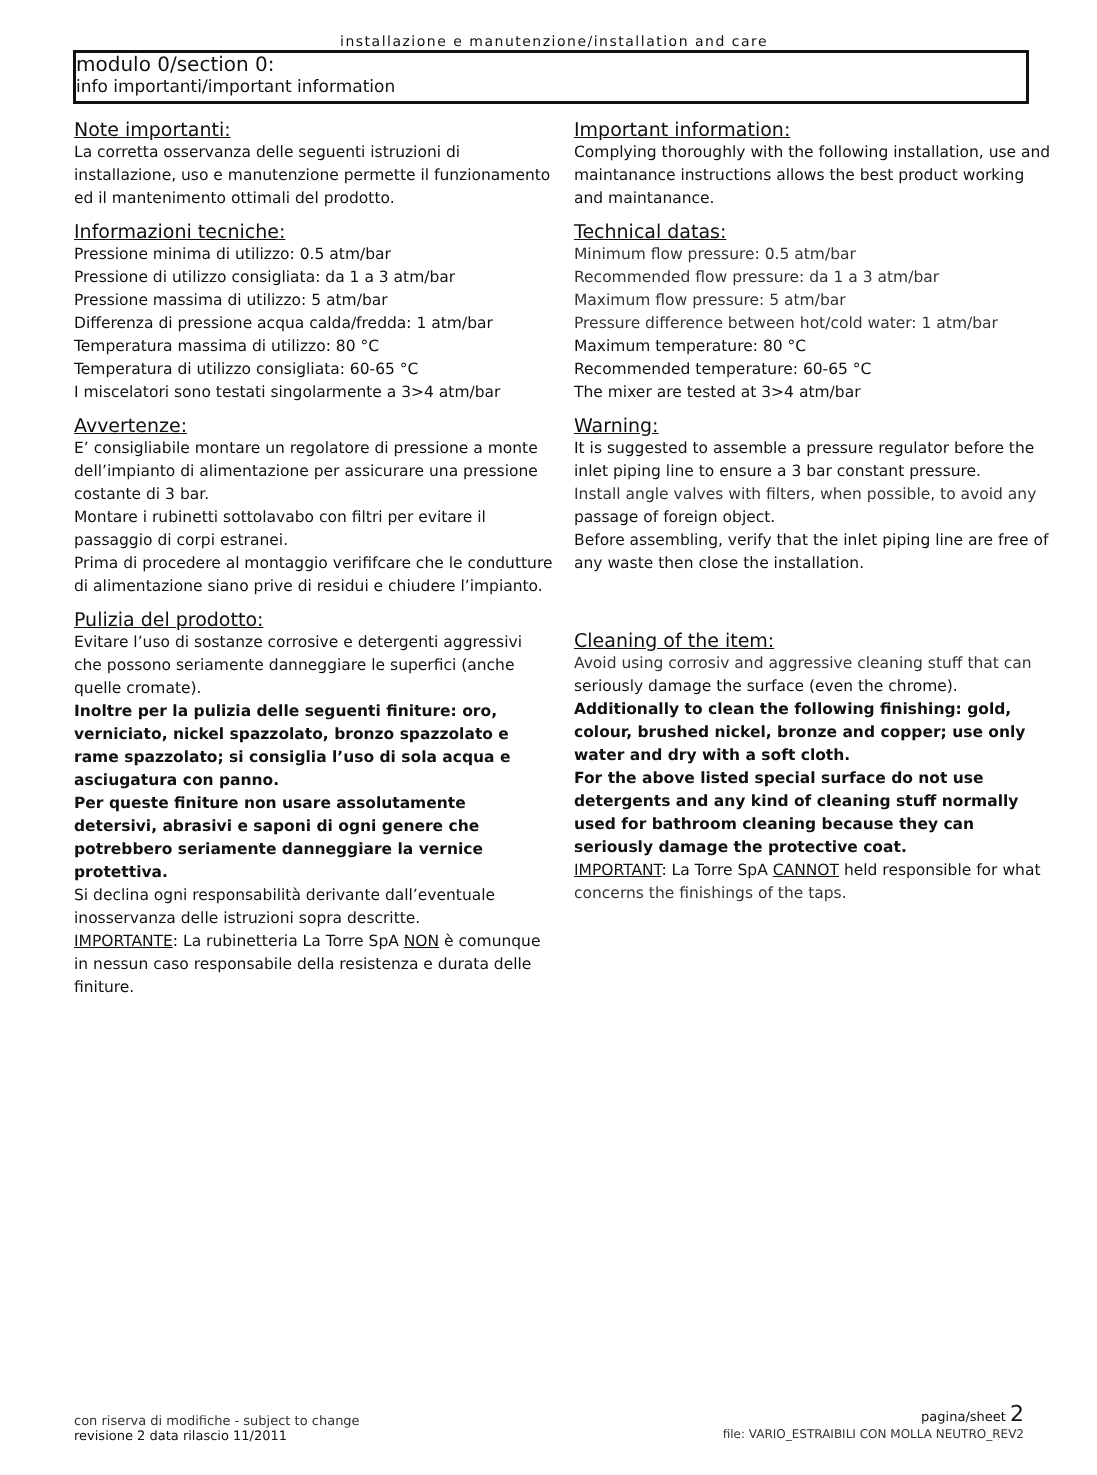installazione e manutenzione/installation and care
modulo 0/section 0:
info importanti/important information
Note importanti:
La corretta osservanza delle seguenti istruzioni di installazione, uso e manutenzione permette il funzionamento ed il mantenimento ottimali del prodotto.
Informazioni tecniche:
Pressione minima di utilizzo: 0.5 atm/bar
Pressione di utilizzo consigliata: da 1 a 3 atm/bar
Pressione massima di utilizzo: 5 atm/bar
Differenza di pressione acqua calda/fredda: 1 atm/bar
Temperatura massima di utilizzo: 80 °C
Temperatura di utilizzo consigliata: 60-65 °C
I miscelatori sono testati singolarmente a 3>4 atm/bar
Avvertenze:
E’ consigliabile montare un regolatore di pressione a monte dell’impianto di alimentazione per assicurare una pressione costante di 3 bar.
Montare i rubinetti sottolavabo con filtri per evitare il passaggio di corpi estranei.
Prima di procedere al montaggio verififcare che le condutture di alimentazione siano prive di residui e chiudere l’impianto.
Pulizia del prodotto:
Evitare l’uso di sostanze corrosive e detergenti aggressivi che possono seriamente danneggiare le superfici (anche quelle cromate).
Inoltre per la pulizia delle seguenti finiture: oro, verniciato, nickel spazzolato, bronzo spazzolato e rame spazzolato; si consiglia l’uso di sola acqua e asciugatura con panno.
Per queste finiture non usare assolutamente detersivi, abrasivi e saponi di ogni genere che potrebbero seriamente danneggiare la vernice protettiva.
Si declina ogni responsabilità derivante dall’eventuale inosservanza delle istruzioni sopra descritte.
IMPORTANTE: La rubinetteria La Torre SpA NON è comunque in nessun caso responsabile della resistenza e durata delle finiture.
Important information:
Complying thoroughly with the following installation, use and maintanance instructions allows the best product working and maintanance.
Technical datas:
Minimum flow pressure: 0.5 atm/bar
Recommended flow pressure: da 1 a 3 atm/bar
Maximum flow pressure: 5 atm/bar
Pressure difference between hot/cold water: 1 atm/bar
Maximum temperature: 80 °C
Recommended temperature: 60-65 °C
The mixer are tested at 3>4 atm/bar
Warning:
It is suggested to assemble a pressure regulator before the inlet piping line to ensure a 3 bar constant pressure.
Install angle valves with filters, when possible, to avoid any passage of foreign object.
Before assembling, verify that the inlet piping line are free of any waste then close the installation.
Cleaning of the item:
Avoid using corrosiv and aggressive cleaning stuff that can seriously damage the surface (even the chrome).
Additionally to clean the following finishing: gold, colour, brushed nickel, bronze and copper; use only water and dry with a soft cloth.
For the above listed special surface do not use detergents and any kind of cleaning stuff normally used for bathroom cleaning because they can seriously damage the protective coat.
IMPORTANT: La Torre SpA CANNOT held responsible for what concerns the finishings of the taps.
con riserva di modifiche - subject to change
revisione 2 data rilascio 11/2011
pagina/sheet 2
file: VARIO_ESTRAIBILI CON MOLLA NEUTRO_REV2